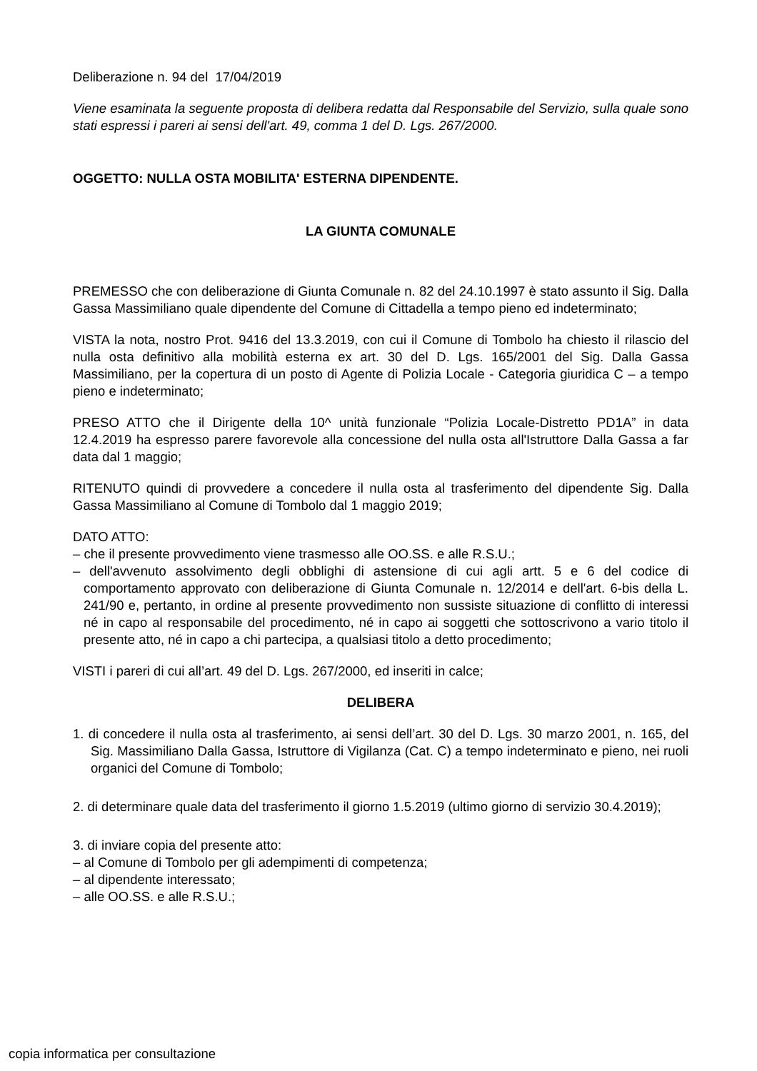Deliberazione n. 94 del 17/04/2019
Viene esaminata la seguente proposta di delibera redatta dal Responsabile del Servizio, sulla quale sono stati espressi i pareri ai sensi dell'art. 49, comma 1 del D. Lgs. 267/2000.
OGGETTO: NULLA OSTA MOBILITA' ESTERNA DIPENDENTE.
LA GIUNTA COMUNALE
PREMESSO che con deliberazione di Giunta Comunale n. 82 del 24.10.1997 è stato assunto il Sig. Dalla Gassa Massimiliano quale dipendente del Comune di Cittadella a tempo pieno ed indeterminato;
VISTA la nota, nostro Prot. 9416 del 13.3.2019, con cui il Comune di Tombolo ha chiesto il rilascio del nulla osta definitivo alla mobilità esterna ex art. 30 del D. Lgs. 165/2001 del Sig. Dalla Gassa Massimiliano, per la copertura di un posto di Agente di Polizia Locale - Categoria giuridica C – a tempo pieno e indeterminato;
PRESO ATTO che il Dirigente della 10^ unità funzionale “Polizia Locale-Distretto PD1A” in data 12.4.2019 ha espresso parere favorevole alla concessione del nulla osta all'Istruttore Dalla Gassa a far data dal 1 maggio;
RITENUTO quindi di provvedere a concedere il nulla osta al trasferimento del dipendente Sig. Dalla Gassa Massimiliano al Comune di Tombolo dal 1 maggio 2019;
DATO ATTO:
– che il presente provvedimento viene trasmesso alle OO.SS. e alle R.S.U.;
– dell'avvenuto assolvimento degli obblighi di astensione di cui agli artt. 5 e 6 del codice di comportamento approvato con deliberazione di Giunta Comunale n. 12/2014 e dell'art. 6-bis della L. 241/90 e, pertanto, in ordine al presente provvedimento non sussiste situazione di conflitto di interessi né in capo al responsabile del procedimento, né in capo ai soggetti che sottoscrivono a vario titolo il presente atto, né in capo a chi partecipa, a qualsiasi titolo a detto procedimento;
VISTI i pareri di cui all’art. 49 del D. Lgs. 267/2000, ed inseriti in calce;
DELIBERA
1. di concedere il nulla osta al trasferimento, ai sensi dell’art. 30 del D. Lgs. 30 marzo 2001, n. 165, del Sig. Massimiliano Dalla Gassa, Istruttore di Vigilanza (Cat. C) a tempo indeterminato e pieno, nei ruoli organici del Comune di Tombolo;
2. di determinare quale data del trasferimento il giorno 1.5.2019 (ultimo giorno di servizio 30.4.2019);
3. di inviare copia del presente atto:
– al Comune di Tombolo per gli adempimenti di competenza;
– al dipendente interessato;
– alle OO.SS. e alle R.S.U.;
copia informatica per consultazione